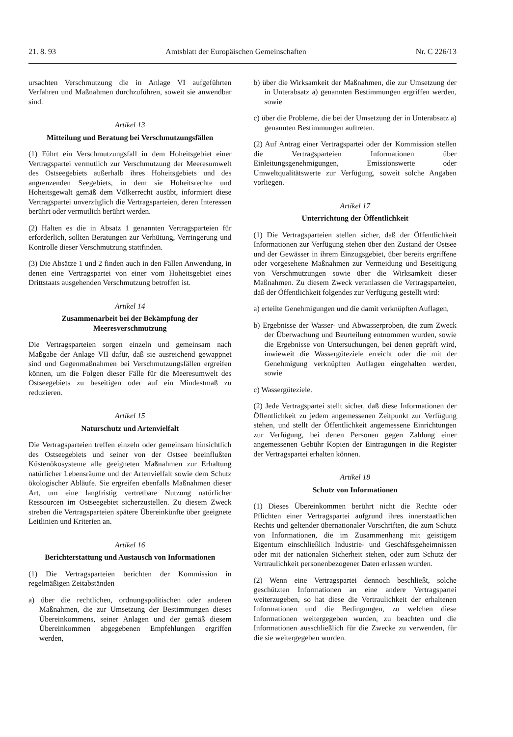21. 8. 93 Amtsblatt der Europäischen Gemeinschaften Nr. C 226/13
ursachten Verschmutzung die in Anlage VI aufgeführten Verfahren und Maßnahmen durchzuführen, soweit sie anwendbar sind.
Artikel 13
Mitteilung und Beratung bei Verschmutzungsfällen
(1) Führt ein Verschmutzungsfall in dem Hoheitsgebiet einer Vertragspartei vermutlich zur Verschmutzung der Meeresumwelt des Ostseegebiets außerhalb ihres Hoheitsgebiets und des angrenzenden Seegebiets, in dem sie Hoheitsrechte und Hoheitsgewalt gemäß dem Völkerrecht ausübt, informiert diese Vertragspartei unverzüglich die Vertragsparteien, deren Interessen berührt oder vermutlich berührt werden.
(2) Halten es die in Absatz 1 genannten Vertragsparteien für erforderlich, sollten Beratungen zur Verhütung, Verringerung und Kontrolle dieser Verschmutzung stattfinden.
(3) Die Absätze 1 und 2 finden auch in den Fällen Anwendung, in denen eine Vertragspartei von einer vom Hoheitsgebiet eines Drittstaats ausgehenden Verschmutzung betroffen ist.
Artikel 14
Zusammenarbeit bei der Bekämpfung der Meeresverschmutzung
Die Vertragsparteien sorgen einzeln und gemeinsam nach Maßgabe der Anlage VII dafür, daß sie ausreichend gewappnet sind und Gegenmaßnahmen bei Verschmutzungsfällen ergreifen können, um die Folgen dieser Fälle für die Meeresumwelt des Ostseegebiets zu beseitigen oder auf ein Mindestmaß zu reduzieren.
Artikel 15
Naturschutz und Artenvielfalt
Die Vertragsparteien treffen einzeln oder gemeinsam hinsichtlich des Ostseegebiets und seiner von der Ostsee beeinflußten Küstenökosysteme alle geeigneten Maßnahmen zur Erhaltung natürlicher Lebensräume und der Artenvielfalt sowie dem Schutz ökologischer Abläufe. Sie ergreifen ebenfalls Maßnahmen dieser Art, um eine langfristig vertretbare Nutzung natürlicher Ressourcen im Ostseegebiet sicherzustellen. Zu diesem Zweck streben die Vertragsparteien spätere Übereinkünfte über geeignete Leitlinien und Kriterien an.
Artikel 16
Berichterstattung und Austausch von Informationen
(1) Die Vertragsparteien berichten der Kommission in regelmäßigen Zeitabständen
a) über die rechtlichen, ordnungspolitischen oder anderen Maßnahmen, die zur Umsetzung der Bestimmungen dieses Übereinkommens, seiner Anlagen und der gemäß diesem Übereinkommen abgegebenen Empfehlungen ergriffen werden,
b) über die Wirksamkeit der Maßnahmen, die zur Umsetzung der in Unterabsatz a) genannten Bestimmungen ergriffen werden, sowie
c) über die Probleme, die bei der Umsetzung der in Unterabsatz a) genannten Bestimmungen auftreten.
(2) Auf Antrag einer Vertragspartei oder der Kommission stellen die Vertragsparteien Informationen über Einleitungsgenehmigungen, Emissionswerte oder Umweltqualitätswerte zur Verfügung, soweit solche Angaben vorliegen.
Artikel 17
Unterrichtung der Öffentlichkeit
(1) Die Vertragsparteien stellen sicher, daß der Öffentlichkeit Informationen zur Verfügung stehen über den Zustand der Ostsee und der Gewässer in ihrem Einzugsgebiet, über bereits ergriffene oder vorgesehene Maßnahmen zur Vermeidung und Beseitigung von Verschmutzungen sowie über die Wirksamkeit dieser Maßnahmen. Zu diesem Zweck veranlassen die Vertragsparteien, daß der Öffentlichkeit folgendes zur Verfügung gestellt wird:
a) erteilte Genehmigungen und die damit verknüpften Auflagen,
b) Ergebnisse der Wasser- und Abwasserproben, die zum Zweck der Überwachung und Beurteilung entnommen wurden, sowie die Ergebnisse von Untersuchungen, bei denen geprüft wird, inwieweit die Wassergüteziele erreicht oder die mit der Genehmigung verknüpften Auflagen eingehalten werden, sowie
c) Wassergüteziele.
(2) Jede Vertragspartei stellt sicher, daß diese Informationen der Öffentlichkeit zu jedem angemessenen Zeitpunkt zur Verfügung stehen, und stellt der Öffentlichkeit angemessene Einrichtungen zur Verfügung, bei denen Personen gegen Zahlung einer angemessenen Gebühr Kopien der Eintragungen in die Register der Vertragspartei erhalten können.
Artikel 18
Schutz von Informationen
(1) Dieses Übereinkommen berührt nicht die Rechte oder Pflichten einer Vertragspartei aufgrund ihres innerstaatlichen Rechts und geltender übernationaler Vorschriften, die zum Schutz von Informationen, die im Zusammenhang mit geistigem Eigentum einschließlich Industrie- und Geschäftsgeheimnissen oder mit der nationalen Sicherheit stehen, oder zum Schutz der Vertraulichkeit personenbezogener Daten erlassen wurden.
(2) Wenn eine Vertragspartei dennoch beschließt, solche geschützten Informationen an eine andere Vertragspartei weiterzugeben, so hat diese die Vertraulichkeit der erhaltenen Informationen und die Bedingungen, zu welchen diese Informationen weitergegeben wurden, zu beachten und die Informationen ausschließlich für die Zwecke zu verwenden, für die sie weitergegeben wurden.